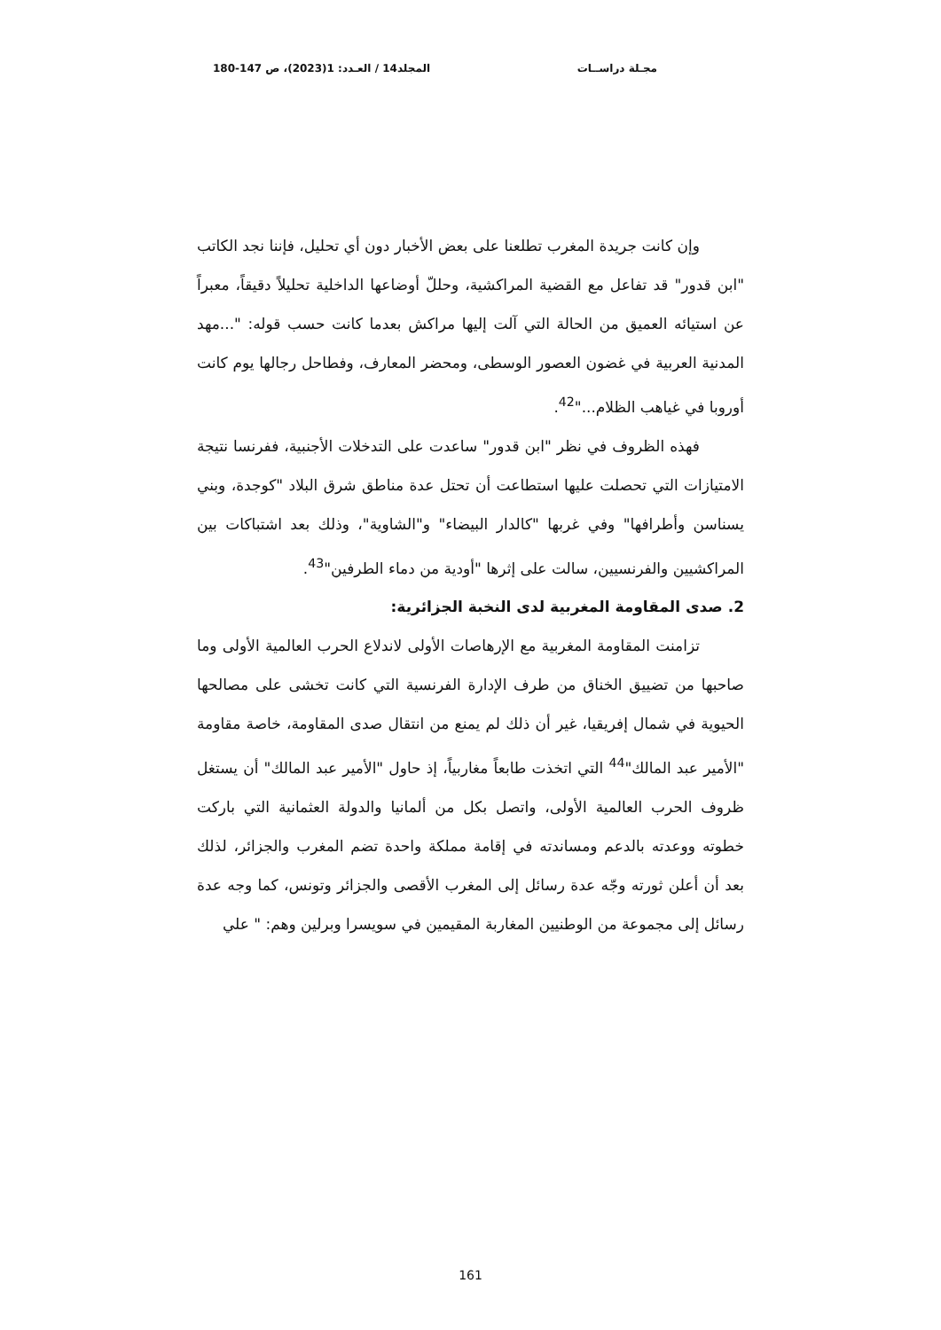مجـلة دراســات المجلد14 / العـدد: 1(2023)، ص 147-180
وإن كانت جريدة المغرب تطلعنا على بعض الأخبار دون أي تحليل، فإننا نجد الكاتب "ابن قدور" قد تفاعل مع القضية المراكشية، وحللّ أوضاعها الداخلية تحليلاً دقيقاً، معبراً عن استيائه العميق من الحالة التي آلت إليها مراكش بعدما كانت حسب قوله: "...مهد المدنية العربية في غضون العصور الوسطى، ومحضر المعارف، وفطاحل رجالها يوم كانت أوروبا في غياهب الظلام..."<sup>42</sup>.
فهذه الظروف في نظر "ابن قدور" ساعدت على التدخلات الأجنبية، ففرنسا نتيجة الامتيازات التي تحصلت عليها استطاعت أن تحتل عدة مناطق شرق البلاد "كوجدة، وبني يسناسن وأطرافها" وفي غربها "كالدار البيضاء" و"الشاوية"، وذلك بعد اشتباكات بين المراكشيين والفرنسيين، سالت على إثرها "أودية من دماء الطرفين"<sup>43</sup>.
2. صدى المقاومة المغربية لدى النخبة الجزائرية:
تزامنت المقاومة المغربية مع الإرهاصات الأولى لاندلاع الحرب العالمية الأولى وما صاحبها من تضييق الخناق من طرف الإدارة الفرنسية التي كانت تخشى على مصالحها الحيوية في شمال إفريقيا، غير أن ذلك لم يمنع من انتقال صدى المقاومة، خاصة مقاومة "الأمير عبد المالك"<sup>44</sup> التي اتخذت طابعاً مغاربياً، إذ حاول "الأمير عبد المالك" أن يستغل ظروف الحرب العالمية الأولى، واتصل بكل من ألمانيا والدولة العثمانية التي باركت خطوته ووعدته بالدعم ومساندته في إقامة مملكة واحدة تضم المغرب والجزائر، لذلك بعد أن أعلن ثورته وجّه عدة رسائل إلى المغرب الأقصى والجزائر وتونس، كما وجه عدة رسائل إلى مجموعة من الوطنيين المغاربة المقيمين في سويسرا وبرلين وهم: " علي
161